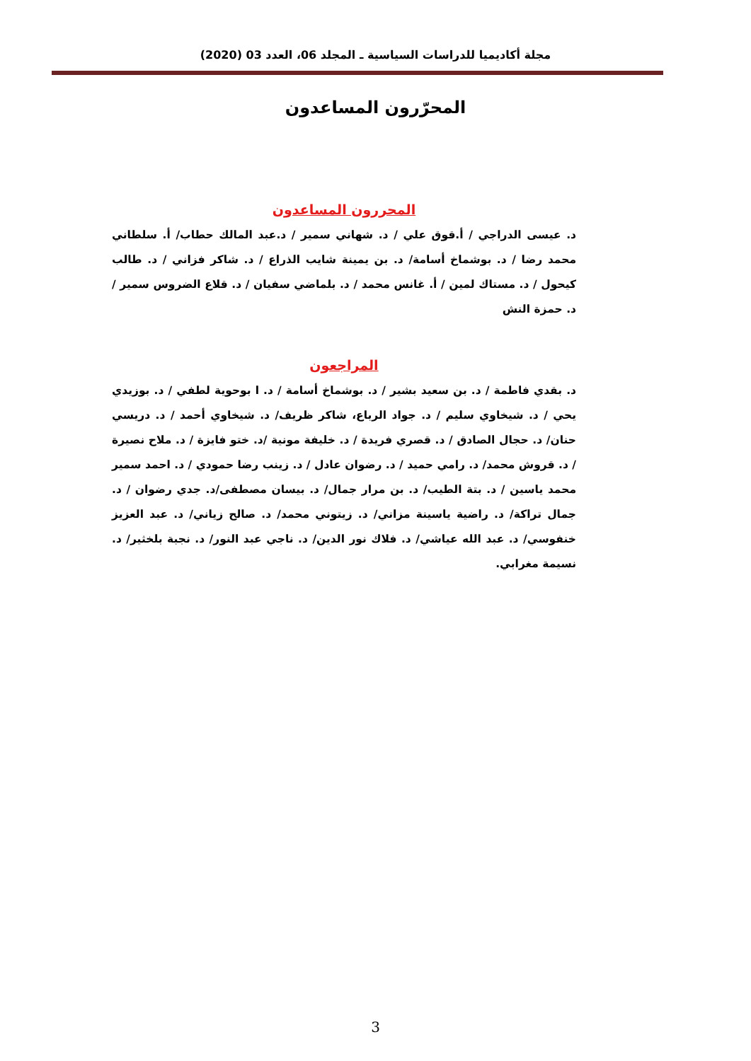مجلة أكاديميا للدراسات السياسية ـ المجلد 06، العدد 03 (2020)
المحرّرون المساعدون
المحررون المساعدون
د. عيسى الدراجي / أ.قوق علي / د. شهاني سمير / د.عبد المالك حطاب/ أ. سلطاني محمد رضا / د. بوشماخ أسامة/ د. بن يمينة شايب الذراع / د. شاكر فزاني / د. طالب كيحول / د. مستاك لمين / أ. غانس محمد / د. بلماضي سفيان / د. قلاع الضروس سمير / د. حمزة النش
المراجعون
د. بقدي فاطمة / د. بن سعيد بشير / د. بوشماخ أسامة / د. ا بوحوية لطفي / د. بوزيدي يحي / د. شيخاوي سليم / د. جواد الرباع، شاكر ظريف/ د. شيخاوي أحمد / د. دريسي حنان/ د. حجال الصادق / د. قصري فريدة / د. خليفة مونية /د. ختو فايزة / د. ملاح نصيرة / د. قروش محمد/ د. رامي حميد / د. رضوان عادل / د. زينب رضا حمودي / د. احمد سمير محمد ياسين / د. بتة الطيب/ د. بن مرار جمال/ د. بيسان مصطفى/د. جدي رضوان / د. جمال تراكة/ د. راضية ياسينة مزاني/ د. زيتوني محمد/ د. صالح زياني/ د. عبد العزيز خنفوسي/ د. عبد الله عياشي/ د. فلاك نور الدين/ د. ناجي عبد النور/ د. نجبة بلخثير/ د. نسيمة مغرابي.
3